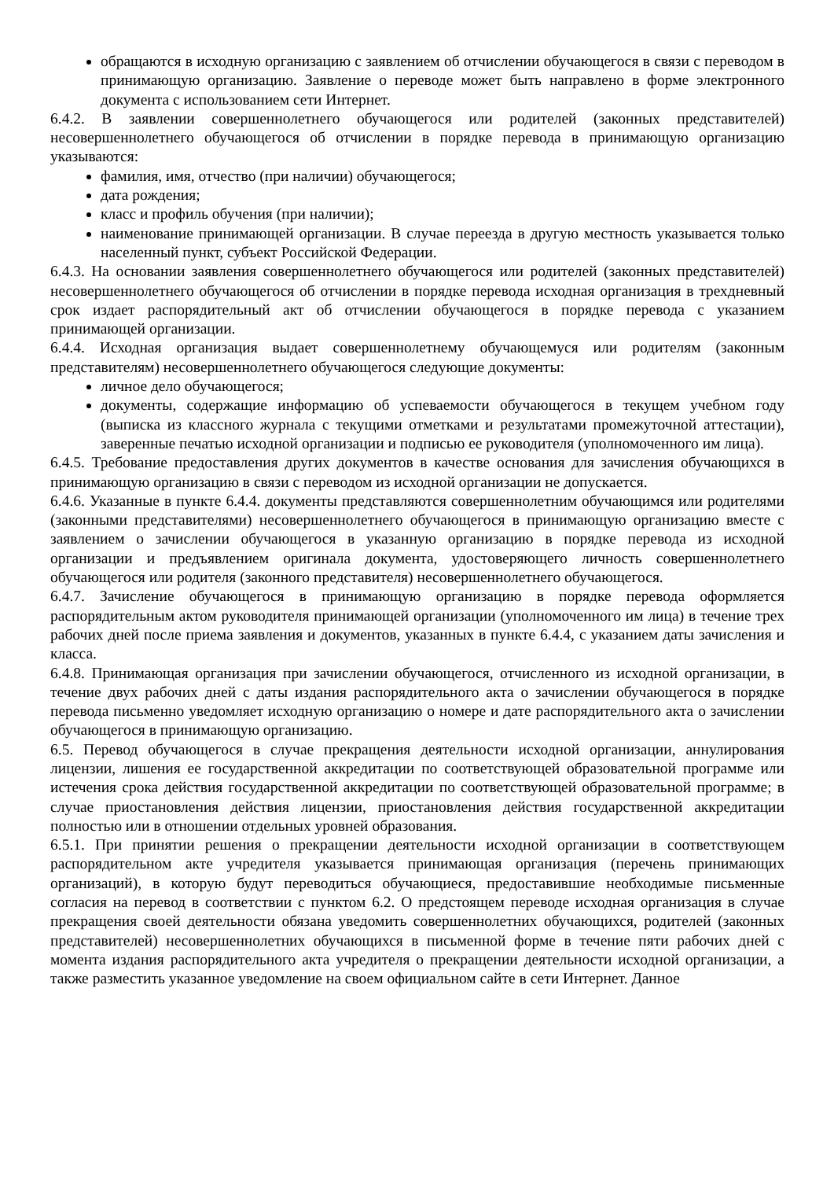обращаются в исходную организацию с заявлением об отчислении обучающегося в связи с переводом в принимающую организацию. Заявление о переводе может быть направлено в форме электронного документа с использованием сети Интернет.
6.4.2. В заявлении совершеннолетнего обучающегося или родителей (законных представителей) несовершеннолетнего обучающегося об отчислении в порядке перевода в принимающую организацию указываются:
фамилия, имя, отчество (при наличии) обучающегося;
дата рождения;
класс и профиль обучения (при наличии);
наименование принимающей организации. В случае переезда в другую местность указывается только населенный пункт, субъект Российской Федерации.
6.4.3. На основании заявления совершеннолетнего обучающегося или родителей (законных представителей) несовершеннолетнего обучающегося об отчислении в порядке перевода исходная организация в трехдневный срок издает распорядительный акт об отчислении обучающегося в порядке перевода с указанием принимающей организации.
6.4.4. Исходная организация выдает совершеннолетнему обучающемуся или родителям (законным представителям) несовершеннолетнего обучающегося следующие документы:
личное дело обучающегося;
документы, содержащие информацию об успеваемости обучающегося в текущем учебном году (выписка из классного журнала с текущими отметками и результатами промежуточной аттестации), заверенные печатью исходной организации и подписью ее руководителя (уполномоченного им лица).
6.4.5. Требование предоставления других документов в качестве основания для зачисления обучающихся в принимающую организацию в связи с переводом из исходной организации не допускается.
6.4.6. Указанные в пункте 6.4.4. документы представляются совершеннолетним обучающимся или родителями (законными представителями) несовершеннолетнего обучающегося в принимающую организацию вместе с заявлением о зачислении обучающегося в указанную организацию в порядке перевода из исходной организации и предъявлением оригинала документа, удостоверяющего личность совершеннолетнего обучающегося или родителя (законного представителя) несовершеннолетнего обучающегося.
6.4.7. Зачисление обучающегося в принимающую организацию в порядке перевода оформляется распорядительным актом руководителя принимающей организации (уполномоченного им лица) в течение трех рабочих дней после приема заявления и документов, указанных в пункте 6.4.4, с указанием даты зачисления и класса.
6.4.8. Принимающая организация при зачислении обучающегося, отчисленного из исходной организации, в течение двух рабочих дней с даты издания распорядительного акта о зачислении обучающегося в порядке перевода письменно уведомляет исходную организацию о номере и дате распорядительного акта о зачислении обучающегося в принимающую организацию.
6.5. Перевод обучающегося в случае прекращения деятельности исходной организации, аннулирования лицензии, лишения ее государственной аккредитации по соответствующей образовательной программе или истечения срока действия государственной аккредитации по соответствующей образовательной программе; в случае приостановления действия лицензии, приостановления действия государственной аккредитации полностью или в отношении отдельных уровней образования.
6.5.1. При принятии решения о прекращении деятельности исходной организации в соответствующем распорядительном акте учредителя указывается принимающая организация (перечень принимающих организаций), в которую будут переводиться обучающиеся, предоставившие необходимые письменные согласия на перевод в соответствии с пунктом 6.2. О предстоящем переводе исходная организация в случае прекращения своей деятельности обязана уведомить совершеннолетних обучающихся, родителей (законных представителей) несовершеннолетних обучающихся в письменной форме в течение пяти рабочих дней с момента издания распорядительного акта учредителя о прекращении деятельности исходной организации, а также разместить указанное уведомление на своем официальном сайте в сети Интернет. Данное